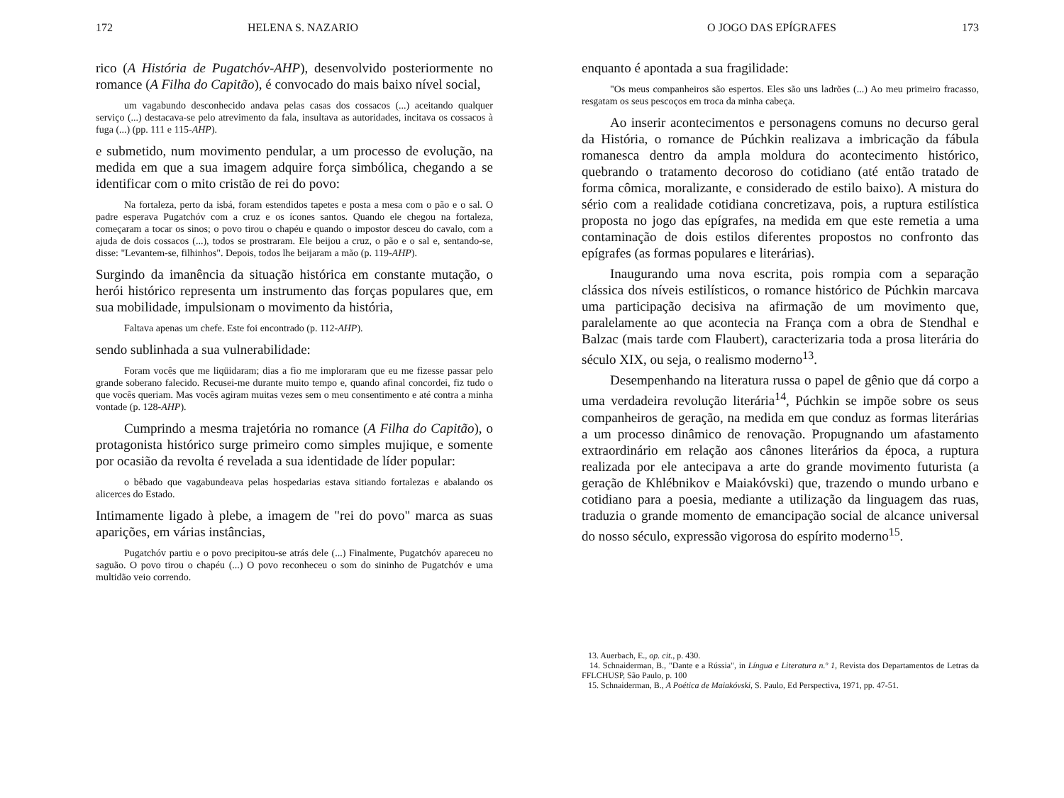172 HELENA S. NAZARIO
rico (A História de Pugatchóv-AHP), desenvolvido posteriormente no romance (A Filha do Capitão), é convocado do mais baixo nível social,
um vagabundo desconhecido andava pelas casas dos cossacos (...) aceitando qualquer serviço (...) destacava-se pelo atrevimento da fala, insultava as autoridades, incitava os cossacos à fuga (...) (pp. 111 e 115-AHP).
e submetido, num movimento pendular, a um processo de evolução, na medida em que a sua imagem adquire força simbólica, chegando a se identificar com o mito cristão de rei do povo:
Na fortaleza, perto da isbá, foram estendidos tapetes e posta a mesa com o pão e o sal. O padre esperava Pugatchóv com a cruz e os ícones santos. Quando ele chegou na fortaleza, começaram a tocar os sinos; o povo tirou o chapéu e quando o impostor desceu do cavalo, com a ajuda de dois cossacos (...), todos se prostraram. Ele beijou a cruz, o pão e o sal e, sentando-se, disse: "Levantem-se, filhinhos". Depois, todos lhe beijaram a mão (p. 119-AHP).
Surgindo da imanência da situação histórica em constante mutação, o herói histórico representa um instrumento das forças populares que, em sua mobilidade, impulsionam o movimento da história,
Faltava apenas um chefe. Este foi encontrado (p. 112-AHP).
sendo sublinhada a sua vulnerabilidade:
Foram vocês que me liqüidaram; dias a fio me imploraram que eu me fizesse passar pelo grande soberano falecido. Recusei-me durante muito tempo e, quando afinal concordei, fiz tudo o que vocês queriam. Mas vocês agiram muitas vezes sem o meu consentimento e até contra a minha vontade (p. 128-AHP).
Cumprindo a mesma trajetória no romance (A Filha do Capitão), o protagonista histórico surge primeiro como simples mujique, e somente por ocasião da revolta é revelada a sua identidade de líder popular:
o bêbado que vagabundeava pelas hospedarias estava sitiando fortalezas e abalando os alicerces do Estado.
Intimamente ligado à plebe, a imagem de "rei do povo" marca as suas aparições, em várias instâncias,
Pugatchóv partiu e o povo precipitou-se atrás dele (...) Finalmente, Pugatchóv apareceu no saguão. O povo tirou o chapéu (...) O povo reconheceu o som do sininho de Pugatchóv e uma multidão veio correndo.
O JOGO DAS EPÍGRAFES 173
enquanto é apontada a sua fragilidade:
"Os meus companheiros são espertos. Eles são uns ladrões (...) Ao meu primeiro fracasso, resgatam os seus pescoços em troca da minha cabeça.
Ao inserir acontecimentos e personagens comuns no decurso geral da História, o romance de Púchkin realizava a imbricação da fábula romanesca dentro da ampla moldura do acontecimento histórico, quebrando o tratamento decoroso do cotidiano (até então tratado de forma cômica, moralizante, e considerado de estilo baixo). A mistura do sério com a realidade cotidiana concretizava, pois, a ruptura estilística proposta no jogo das epígrafes, na medida em que este remetia a uma contaminação de dois estilos diferentes propostos no confronto das epígrafes (as formas populares e literárias).
Inaugurando uma nova escrita, pois rompia com a separação clássica dos níveis estilísticos, o romance histórico de Púchkin marcava uma participação decisiva na afirmação de um movimento que, paralelamente ao que acontecia na França com a obra de Stendhal e Balzac (mais tarde com Flaubert), caracterizaria toda a prosa literária do século XIX, ou seja, o realismo moderno<sup>13</sup>.
Desempenhando na literatura russa o papel de gênio que dá corpo a uma verdadeira revolução literária<sup>14</sup>, Púchkin se impõe sobre os seus companheiros de geração, na medida em que conduz as formas literárias a um processo dinâmico de renovação. Propugnando um afastamento extraordinário em relação aos cânones literários da época, a ruptura realizada por ele antecipava a arte do grande movimento futurista (a geração de Khlébnikov e Maiakóvski) que, trazendo o mundo urbano e cotidiano para a poesia, mediante a utilização da linguagem das ruas, traduzia o grande momento de emancipação social de alcance universal do nosso século, expressão vigorosa do espírito moderno<sup>15</sup>.
13. Auerbach, E., op. cit., p. 430.
14. Schnaiderman, B., "Dante e a Rússia", in Língua e Literatura n.º 1, Revista dos Departamentos de Letras da FFLCHUSP, São Paulo, p. 100
15. Schnaiderman, B., A Poética de Maiakóvski, S. Paulo, Ed Perspectiva, 1971, pp. 47-51.